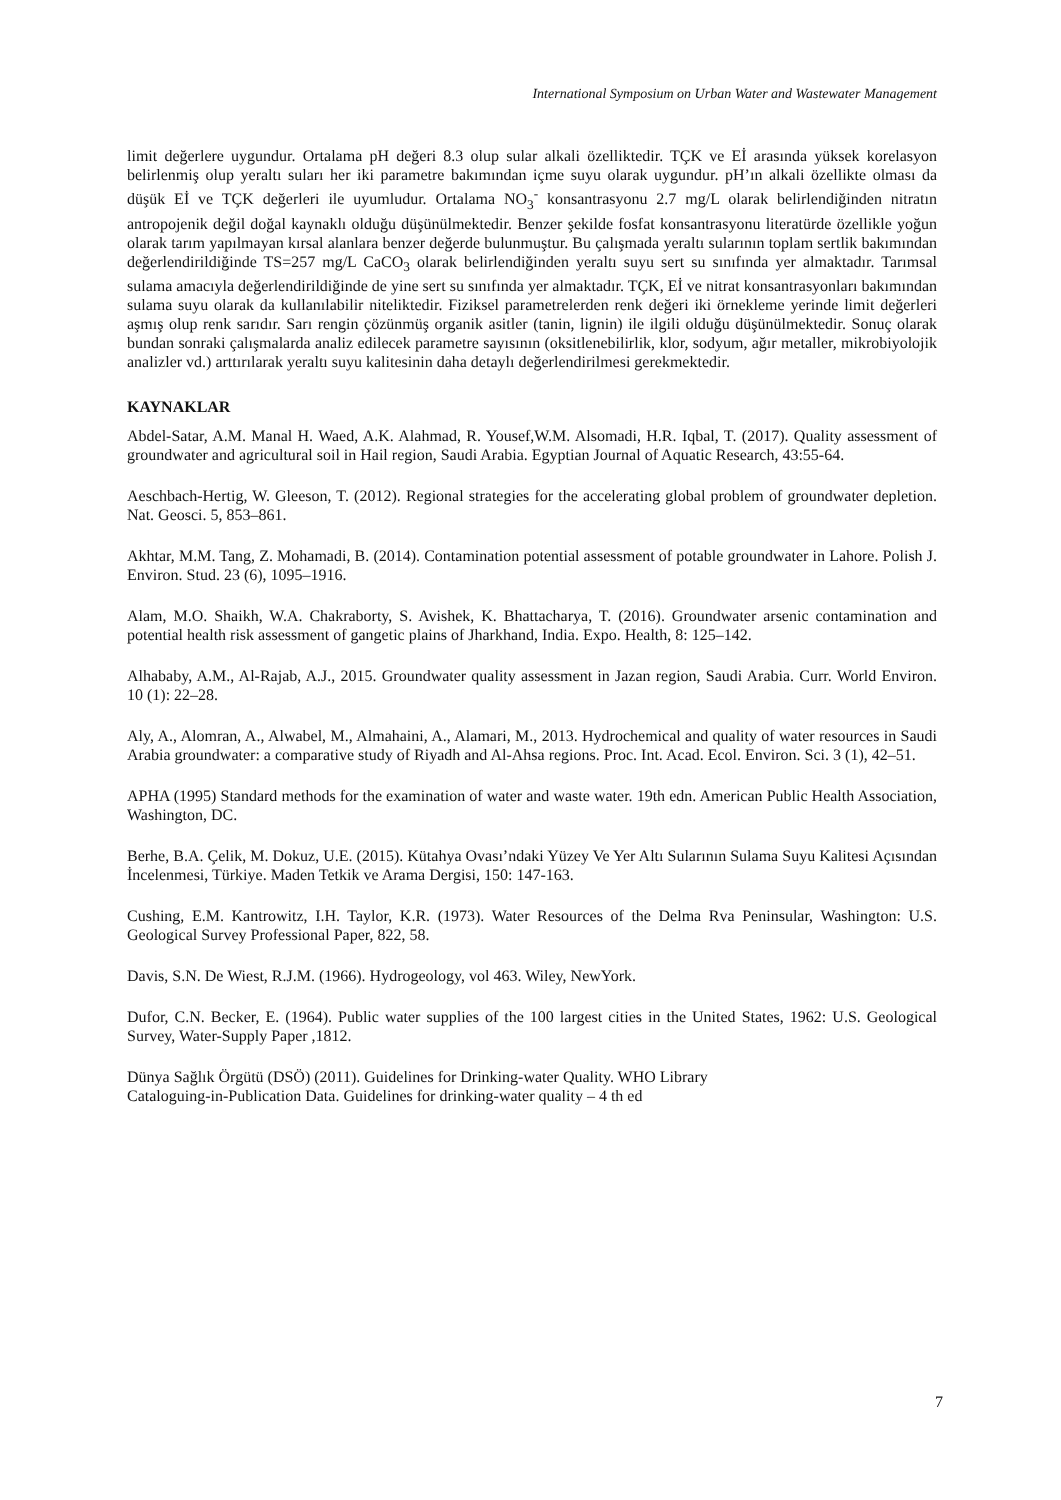International Symposium on Urban Water and Wastewater Management
limit değerlere uygundur. Ortalama pH değeri 8.3 olup sular alkali özelliktedir. TÇK ve Eİ arasında yüksek korelasyon belirlenmiş olup yeraltı suları her iki parametre bakımından içme suyu olarak uygundur. pH’ın alkali özellikte olması da düşük Eİ ve TÇK değerleri ile uyumludur. Ortalama NO<sub>3</sub><sup>-</sup> konsantrasyonu 2.7 mg/L olarak belirlendiğinden nitratın antropojenik değil doğal kaynaklı olduğu düşünülmektedir. Benzer şekilde fosfat konsantrasyonu literatürde özellikle yoğun olarak tarım yapılmayan kırsal alanlara benzer değerde bulunmuştur. Bu çalışmada yeraltı sularının toplam sertlik bakımından değerlendirildiğinde TS=257 mg/L CaCO<sub>3</sub> olarak belirlendiğinden yeraltı suyu sert su sınıfında yer almaktadır. Tarımsal sulama amacıyla değerlendirildiğinde de yine sert su sınıfında yer almaktadır. TÇK, Eİ ve nitrat konsantrasyonları bakımından sulama suyu olarak da kullanılabilir niteliktedir. Fiziksel parametrelerden renk değeri iki örnekleme yerinde limit değerleri aşmış olup renk sarıdır. Sarı rengin çözünmüş organik asitler (tanin, lignin) ile ilgili olduğu düşünülmektedir. Sonuç olarak bundan sonraki çalışmalarda analiz edilecek parametre sayısının (oksitlenebilirlik, klor, sodyum, ağır metaller, mikrobiyolojik analizler vd.) arttırılarak yeraltı suyu kalitesinin daha detaylı değerlendirilmesi gerekmektedir.
KAYNAKLAR
Abdel-Satar, A.M. Manal H. Waed, A.K. Alahmad, R. Yousef,W.M. Alsomadi, H.R. Iqbal, T. (2017). Quality assessment of groundwater and agricultural soil in Hail region, Saudi Arabia. Egyptian Journal of Aquatic Research, 43:55-64.
Aeschbach-Hertig, W. Gleeson, T. (2012). Regional strategies for the accelerating global problem of groundwater depletion. Nat. Geosci. 5, 853–861.
Akhtar, M.M. Tang, Z. Mohamadi, B. (2014). Contamination potential assessment of potable groundwater in Lahore. Polish J. Environ. Stud. 23 (6), 1095–1916.
Alam, M.O. Shaikh, W.A. Chakraborty, S. Avishek, K. Bhattacharya, T. (2016). Groundwater arsenic contamination and potential health risk assessment of gangetic plains of Jharkhand, India. Expo. Health, 8: 125–142.
Alhababy, A.M., Al-Rajab, A.J., 2015. Groundwater quality assessment in Jazan region, Saudi Arabia. Curr. World Environ. 10 (1): 22–28.
Aly, A., Alomran, A., Alwabel, M., Almahaini, A., Alamari, M., 2013. Hydrochemical and quality of water resources in Saudi Arabia groundwater: a comparative study of Riyadh and Al-Ahsa regions. Proc. Int. Acad. Ecol. Environ. Sci. 3 (1), 42–51.
APHA (1995) Standard methods for the examination of water and waste water. 19th edn. American Public Health Association, Washington, DC.
Berhe, B.A. Çelik, M. Dokuz, U.E. (2015). Kütahya Ovası’ndaki Yüzey Ve Yer Altı Sularının Sulama Suyu Kalitesi Açısından İncelenmesi, Türkiye. Maden Tetkik ve Arama Dergisi, 150: 147-163.
Cushing, E.M. Kantrowitz, I.H. Taylor, K.R. (1973). Water Resources of the Delma Rva Peninsular, Washington: U.S. Geological Survey Professional Paper, 822, 58.
Davis, S.N. De Wiest, R.J.M. (1966). Hydrogeology, vol 463. Wiley, NewYork.
Dufor, C.N. Becker, E. (1964). Public water supplies of the 100 largest cities in the United States, 1962: U.S. Geological Survey, Water-Supply Paper ,1812.
Dünya Sağlık Örgütü (DSÖ) (2011). Guidelines for Drinking-water Quality. WHO Library
Cataloguing-in-Publication Data. Guidelines for drinking-water quality – 4 th ed
7